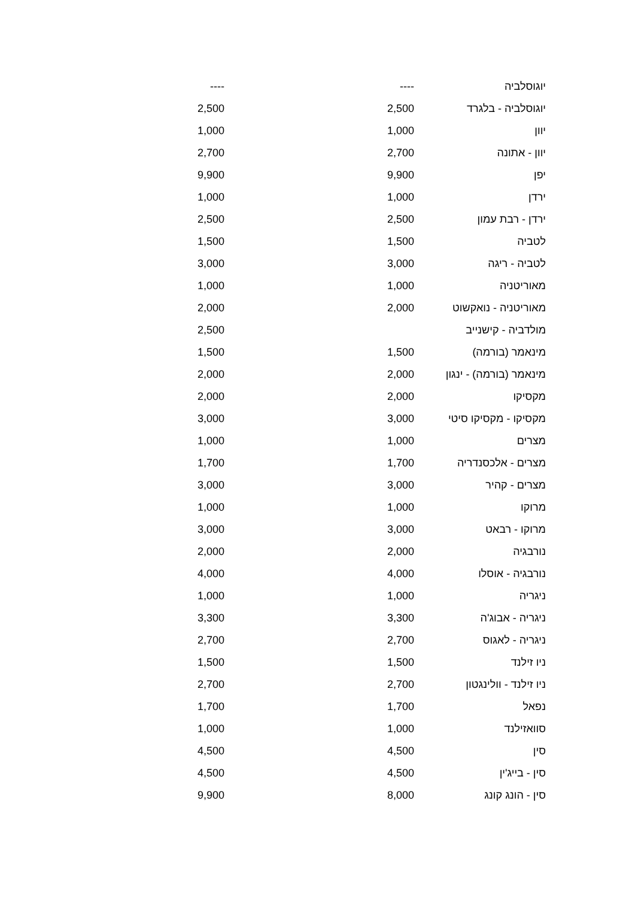| יוגוסלביה | ---- | ---- |
| יוגוסלביה - בלגרד | 2,500 | 2,500 |
| יוון | 1,000 | 1,000 |
| יוון - אתונה | 2,700 | 2,700 |
| יפן | 9,900 | 9,900 |
| ירדן | 1,000 | 1,000 |
| ירדן - רבת עמון | 2,500 | 2,500 |
| לטביה | 1,500 | 1,500 |
| לטביה - ריגה | 3,000 | 3,000 |
| מאוריטניה | 1,000 | 1,000 |
| מאוריטניה - נואקשוט | 2,000 | 2,000 |
| מולדביה - קישנייב | | 2,500 |
| מינאמר (בורמה) | 1,500 | 1,500 |
| מינאמר (בורמה) - ינגון | 2,000 | 2,000 |
| מקסיקו | 2,000 | 2,000 |
| מקסיקו - מקסיקו סיטי | 3,000 | 3,000 |
| מצרים | 1,000 | 1,000 |
| מצרים - אלכסנדריה | 1,700 | 1,700 |
| מצרים - קהיר | 3,000 | 3,000 |
| מרוקו | 1,000 | 1,000 |
| מרוקו - רבאט | 3,000 | 3,000 |
| נורבגיה | 2,000 | 2,000 |
| נורבגיה - אוסלו | 4,000 | 4,000 |
| ניגריה | 1,000 | 1,000 |
| ניגריה - אבוג'ה | 3,300 | 3,300 |
| ניגריה - לאגוס | 2,700 | 2,700 |
| ניו זילנד | 1,500 | 1,500 |
| ניו זילנד - וולינגטון | 2,700 | 2,700 |
| נפאל | 1,700 | 1,700 |
| סוואזילנד | 1,000 | 1,000 |
| סין | 4,500 | 4,500 |
| סין - בייג'ין | 4,500 | 4,500 |
| סין - הונג קונג | 8,000 | 9,900 |